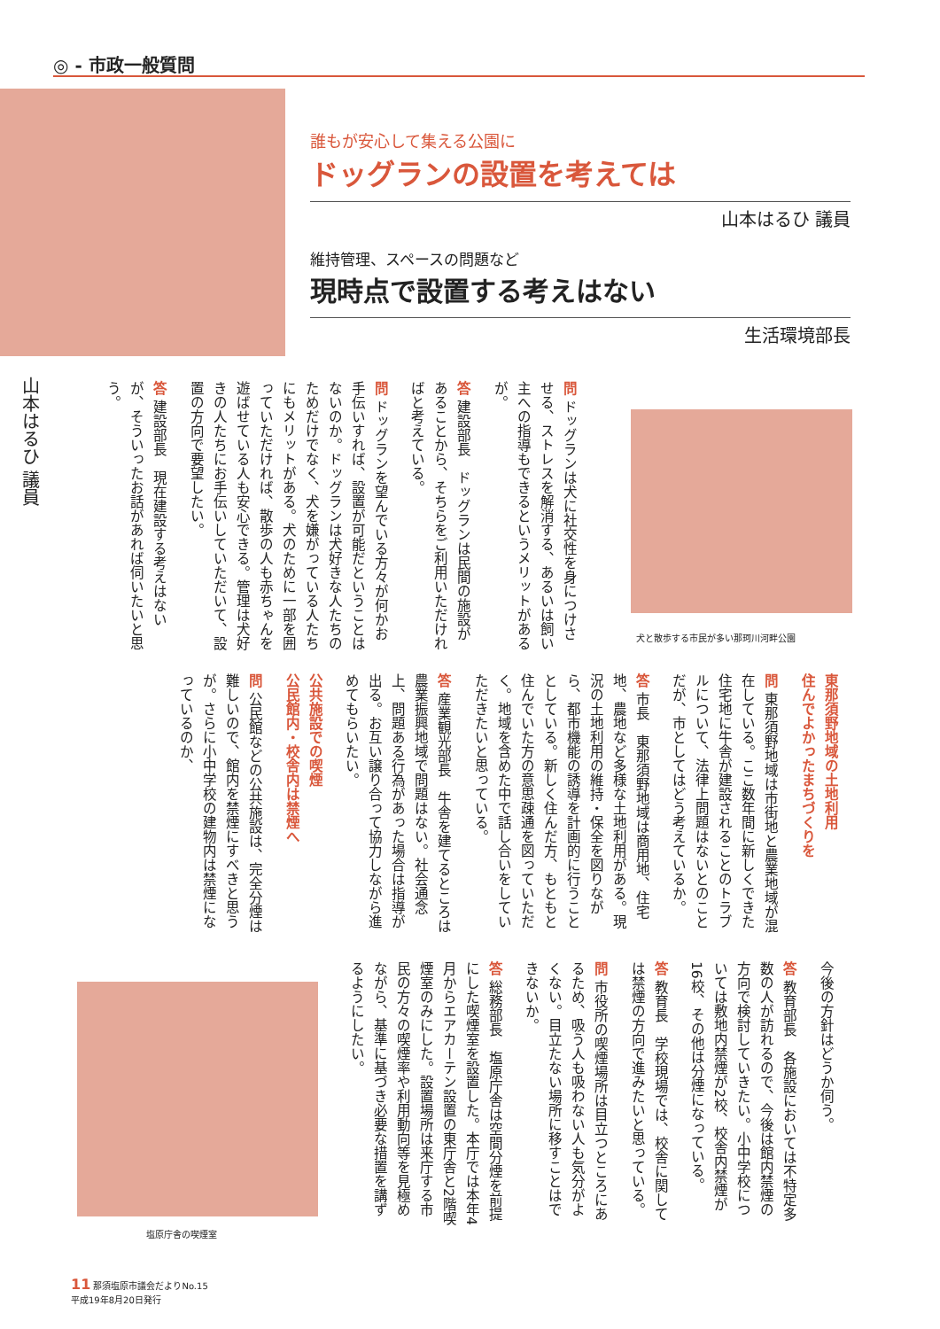◎ - 市政一般質問
誰もが安心して集える公園に
ドッグランの設置を考えては
山本はるひ 議員
維持管理、スペースの問題など
現時点で設置する考えはない
生活環境部長
山本はるひ 議員
問 ドッグランは犬に社交性を身につけさせる、ストレスを解消する、あるいは飼い主への指導もできるというメリットがあるが。
答 建設部長　ドッグランは民間の施設があることから、そちらをご利用いただければと考えている。
問 ドッグランを望んでいる方々が何かお手伝いすれば、設置が可能だということはないのか。ドッグランは犬好きな人たちのためだけでなく、犬を嫌がっている人たちにもメリットがある。犬のために一部を囲っていただければ、散歩の人も赤ちゃんを遊ばせている人も安心できる。管理は犬好きの人たちにお手伝いしていただいて、設置の方向で要望したい。
答 建設部長　現在建設する考えはないが、そういったお話があれば伺いたいと思う。
犬と散歩する市民が多い那珂川河畔公園
東那須野地域の土地利用
住んでよかったまちづくりを
問 東那須野地域は市街地と農業地域が混在している。ここ数年間に新しくできた住宅地に牛舎が建設されることのトラブルについて、法律上問題はないとのことだが、市としてはどう考えているか。
答 市長　東那須野地域は商用地、住宅地、農地など多様な土地利用がある。現況の土地利用の維持・保全を図りながら、都市機能の誘導を計画的に行うこととしている。新しく住んだ方、もともと住んでいた方の意思疎通を図っていただく。地域を含めた中で話し合いをしていただきたいと思っている。
答 産業観光部長　牛舎を建てるところは農業振興地域で問題はない。社会通念上、問題ある行為があった場合は指導が出る。お互い譲り合って協力しながら進めてもらいたい。
公共施設での喫煙
公民館内・校舎内は禁煙へ
問 公民館などの公共施設は、完全分煙は難しいので、館内を禁煙にすべきと思うが。さらに小中学校の建物内は禁煙になっているのか、
今後の方針はどうか伺う。
答 教育部長　各施設においては不特定多数の人が訪れるので、今後は館内禁煙の方向で検討していきたい。小中学校については敷地内禁煙が2校、校舎内禁煙が16校、その他は分煙になっている。
答 教育長　学校現場では、校舎に関しては禁煙の方向で進みたいと思っている。
問 市役所の喫煙場所は目立つところにあるため、吸う人も吸わない人も気分がよくない。目立たない場所に移すことはできないか。
答 総務部長　塩原庁舎は空間分煙を前提にした喫煙室を設置した。本庁では本年4月からエアカーテン設置の東庁舎と2階喫煙室のみにした。設置場所は来庁する市民の方々の喫煙率や利用動向等を見極めながら、基準に基づき必要な措置を講ずるようにしたい。
塩原庁舎の喫煙室
11 那須塩原市議会だよりNo.15
平成19年8月20日発行